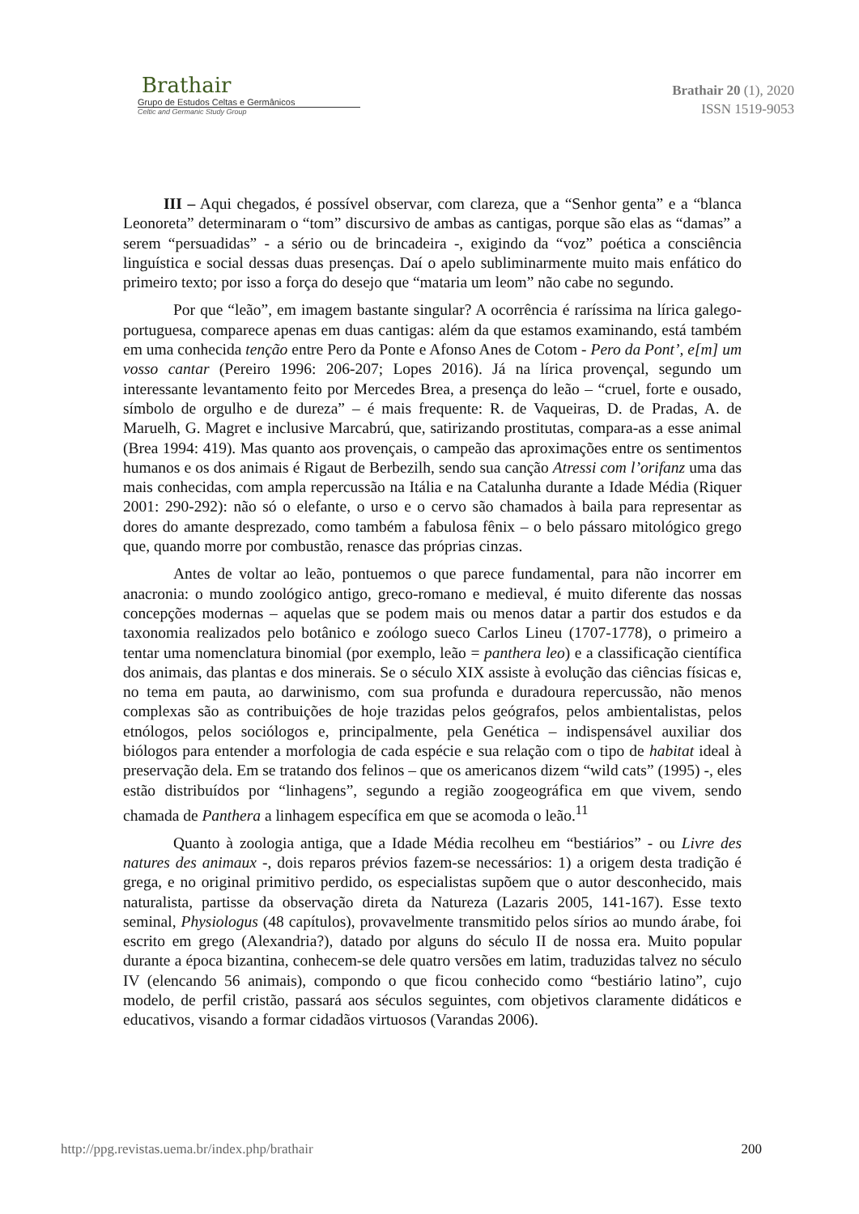Brathair
Grupo de Estudos Celtas e Germânicos
Celtic and Germanic Study Group
Brathair 20 (1), 2020
ISSN 1519-9053
III – Aqui chegados, é possível observar, com clareza, que a “Senhor genta” e a “blanca Leonoreta” determinaram o “tom” discursivo de ambas as cantigas, porque são elas as “damas” a serem “persuadidas” - a sério ou de brincadeira -, exigindo da “voz” poética a consciência linguística e social dessas duas presenças. Daí o apelo subliminarmente muito mais enfático do primeiro texto; por isso a força do desejo que “mataria um leom” não cabe no segundo.
Por que “leão”, em imagem bastante singular? A ocorrência é raríssima na lírica galego-portuguesa, comparece apenas em duas cantigas: além da que estamos examinando, está também em uma conhecida tenção entre Pero da Ponte e Afonso Anes de Cotom - Pero da Pont’, e[m] um vosso cantar (Pereiro 1996: 206-207; Lopes 2016). Já na lírica provençal, segundo um interessante levantamento feito por Mercedes Brea, a presença do leão – “cruel, forte e ousado, símbolo de orgulho e de dureza” – é mais frequente: R. de Vaqueiras, D. de Pradas, A. de Maruelh, G. Magret e inclusive Marcabrú, que, satirizando prostitutas, compara-as a esse animal (Brea 1994: 419). Mas quanto aos provençais, o campeão das aproximações entre os sentimentos humanos e os dos animais é Rigaut de Berbezilh, sendo sua canção Atressi com l’orifanz uma das mais conhecidas, com ampla repercussão na Itália e na Catalunha durante a Idade Média (Riquer 2001: 290-292): não só o elefante, o urso e o cervo são chamados à baila para representar as dores do amante desprezado, como também a fabulosa fênix – o belo pássaro mitológico grego que, quando morre por combustão, renasce das próprias cinzas.
Antes de voltar ao leão, pontuemos o que parece fundamental, para não incorrer em anacronia: o mundo zoológico antigo, greco-romano e medieval, é muito diferente das nossas concepções modernas – aquelas que se podem mais ou menos datar a partir dos estudos e da taxonomia realizados pelo botânico e zoólogo sueco Carlos Lineu (1707-1778), o primeiro a tentar uma nomenclatura binomial (por exemplo, leão = panthera leo) e a classificação científica dos animais, das plantas e dos minerais. Se o século XIX assiste à evolução das ciências físicas e, no tema em pauta, ao darwinismo, com sua profunda e duradoura repercussão, não menos complexas são as contribuições de hoje trazidas pelos geógrafos, pelos ambientalistas, pelos etnólogos, pelos sociólogos e, principalmente, pela Genética – indispensável auxiliar dos biólogos para entender a morfologia de cada espécie e sua relação com o tipo de habitat ideal à preservação dela. Em se tratando dos felinos – que os americanos dizem “wild cats” (1995) -, eles estão distribuídos por “linhagens”, segundo a região zoogeográfica em que vivem, sendo chamada de Panthera a linhagem específica em que se acomoda o leão.<sup>11</sup>
Quanto à zoologia antiga, que a Idade Média recolheu em “bestiários” - ou Livre des natures des animaux -, dois reparos prévios fazem-se necessários: 1) a origem desta tradição é grega, e no original primitivo perdido, os especialistas supõem que o autor desconhecido, mais naturalista, partisse da observação direta da Natureza (Lazaris 2005, 141-167). Esse texto seminal, Physiologus (48 capítulos), provavelmente transmitido pelos sírios ao mundo árabe, foi escrito em grego (Alexandria?), datado por alguns do século II de nossa era. Muito popular durante a época bizantina, conhecem-se dele quatro versões em latim, traduzidas talvez no século IV (elencando 56 animais), compondo o que ficou conhecido como “bestiário latino”, cujo modelo, de perfil cristão, passará aos séculos seguintes, com objetivos claramente didáticos e educativos, visando a formar cidadãos virtuosos (Varandas 2006).
http://ppg.revistas.uema.br/index.php/brathair 200